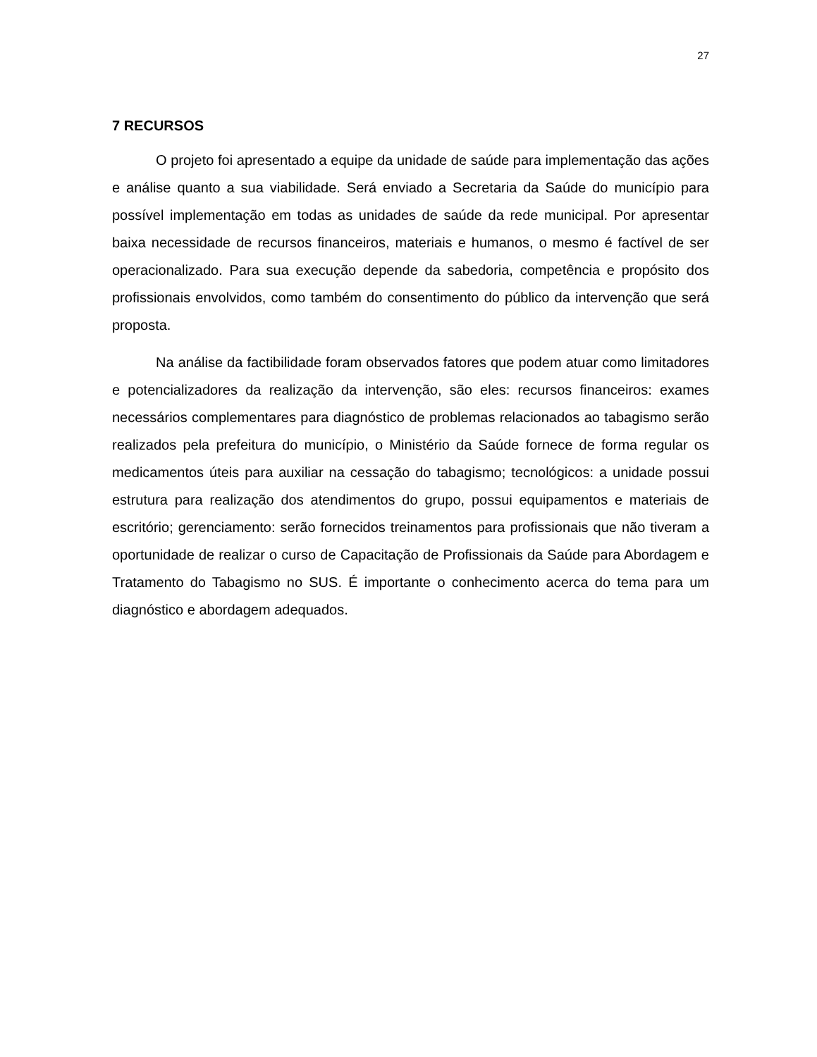27
7 RECURSOS
O projeto foi apresentado a equipe da unidade de saúde para implementação das ações e análise quanto a sua viabilidade. Será enviado a Secretaria da Saúde do município para possível implementação em todas as unidades de saúde da rede municipal. Por apresentar baixa necessidade de recursos financeiros, materiais e humanos, o mesmo é factível de ser operacionalizado. Para sua execução depende da sabedoria, competência e propósito dos profissionais envolvidos, como também do consentimento do público da intervenção que será proposta.
Na análise da factibilidade foram observados fatores que podem atuar como limitadores e potencializadores da realização da intervenção, são eles: recursos financeiros: exames necessários complementares para diagnóstico de problemas relacionados ao tabagismo serão realizados pela prefeitura do município, o Ministério da Saúde fornece de forma regular os medicamentos úteis para auxiliar na cessação do tabagismo; tecnológicos: a unidade possui estrutura para realização dos atendimentos do grupo, possui equipamentos e materiais de escritório; gerenciamento: serão fornecidos treinamentos para profissionais que não tiveram a oportunidade de realizar o curso de Capacitação de Profissionais da Saúde para Abordagem e Tratamento do Tabagismo no SUS. É importante o conhecimento acerca do tema para um diagnóstico e abordagem adequados.